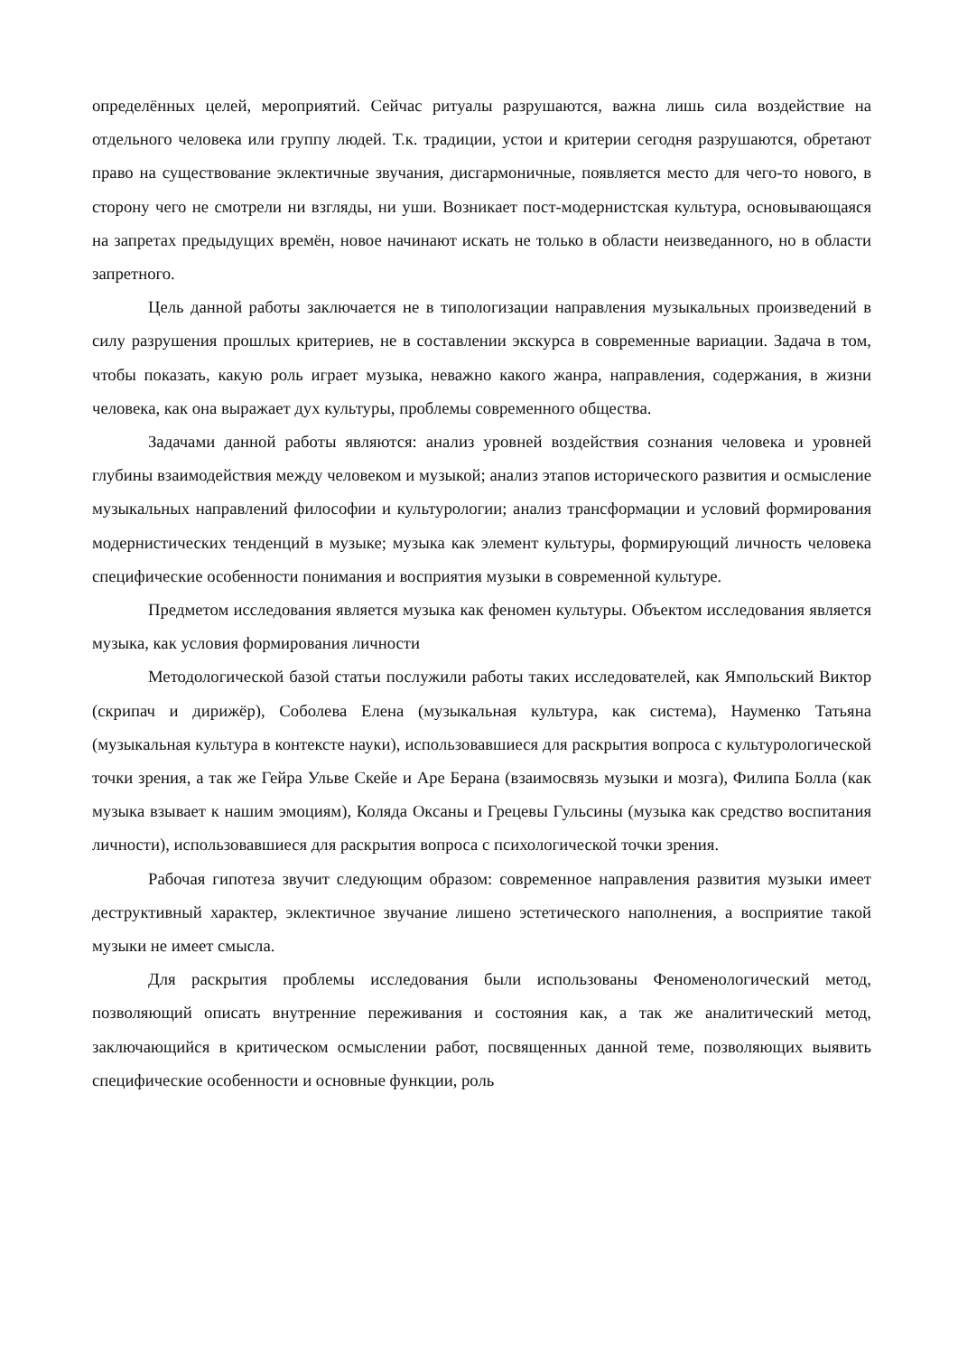определённых целей, мероприятий. Сейчас ритуалы разрушаются, важна лишь сила воздействие на отдельного человека или группу людей. Т.к. традиции, устои и критерии сегодня разрушаются, обретают право на существование эклектичные звучания, дисгармоничные, появляется место для чего-то нового, в сторону чего не смотрели ни взгляды, ни уши. Возникает пост-модернистская культура, основывающаяся на запретах предыдущих времён, новое начинают искать не только в области неизведанного, но в области запретного.
Цель данной работы заключается не в типологизации направления музыкальных произведений в силу разрушения прошлых критериев, не в составлении экскурса в современные вариации. Задача в том, чтобы показать, какую роль играет музыка, неважно какого жанра, направления, содержания, в жизни человека, как она выражает дух культуры, проблемы современного общества.
Задачами данной работы являются: анализ уровней воздействия сознания человека и уровней глубины взаимодействия между человеком и музыкой; анализ этапов исторического развития и осмысление музыкальных направлений философии и культурологии; анализ трансформации и условий формирования модернистических тенденций в музыке; музыка как элемент культуры, формирующий личность человека специфические особенности понимания и восприятия музыки в современной культуре.
Предметом исследования является музыка как феномен культуры. Объектом исследования является музыка, как условия формирования личности
Методологической базой статьи послужили работы таких исследователей, как Ямпольский Виктор (скрипач и дирижёр), Соболева Елена (музыкальная культура, как система), Науменко Татьяна (музыкальная культура в контексте науки), использовавшиеся для раскрытия вопроса с культурологической точки зрения, а так же Гейра Ульве Скейе и Аре Берана (взаимосвязь музыки и мозга), Филипа Болла (как музыка взывает к нашим эмоциям), Коляда Оксаны и Грецевы Гульсины (музыка как средство воспитания личности), использовавшиеся для раскрытия вопроса с психологической точки зрения.
Рабочая гипотеза звучит следующим образом: современное направления развития музыки имеет деструктивный характер, эклектичное звучание лишено эстетического наполнения, а восприятие такой музыки не имеет смысла.
Для раскрытия проблемы исследования были использованы Феноменологический метод, позволяющий описать внутренние переживания и состояния как, а так же аналитический метод, заключающийся в критическом осмыслении работ, посвященных данной теме, позволяющих выявить специфические особенности и основные функции, роль